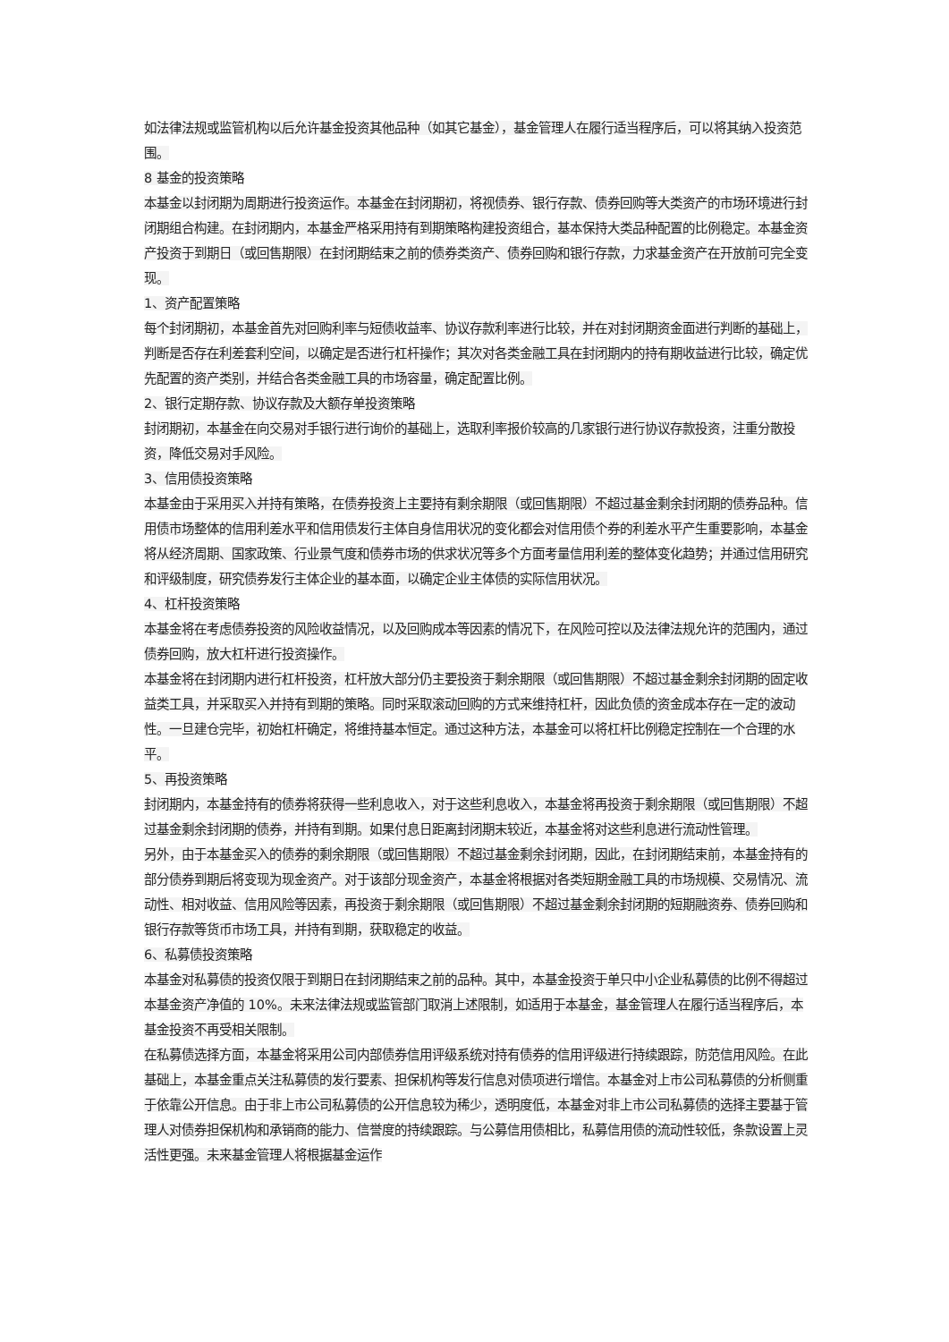如法律法规或监管机构以后允许基金投资其他品种（如其它基金），基金管理人在履行适当程序后，可以将其纳入投资范围。
8 基金的投资策略
本基金以封闭期为周期进行投资运作。本基金在封闭期初，将视债券、银行存款、债券回购等大类资产的市场环境进行封闭期组合构建。在封闭期内，本基金严格采用持有到期策略构建投资组合，基本保持大类品种配置的比例稳定。本基金资产投资于到期日（或回售期限）在封闭期结束之前的债券类资产、债券回购和银行存款，力求基金资产在开放前可完全变现。
1、资产配置策略
每个封闭期初，本基金首先对回购利率与短债收益率、协议存款利率进行比较，并在对封闭期资金面进行判断的基础上，判断是否存在利差套利空间，以确定是否进行杠杆操作；其次对各类金融工具在封闭期内的持有期收益进行比较，确定优先配置的资产类别，并结合各类金融工具的市场容量，确定配置比例。
2、银行定期存款、协议存款及大额存单投资策略
封闭期初，本基金在向交易对手银行进行询价的基础上，选取利率报价较高的几家银行进行协议存款投资，注重分散投资，降低交易对手风险。
3、信用债投资策略
本基金由于采用买入并持有策略，在债券投资上主要持有剩余期限（或回售期限）不超过基金剩余封闭期的债券品种。信用债市场整体的信用利差水平和信用债发行主体自身信用状况的变化都会对信用债个券的利差水平产生重要影响，本基金将从经济周期、国家政策、行业景气度和债券市场的供求状况等多个方面考量信用利差的整体变化趋势；并通过信用研究和评级制度，研究债券发行主体企业的基本面，以确定企业主体债的实际信用状况。
4、杠杆投资策略
本基金将在考虑债券投资的风险收益情况，以及回购成本等因素的情况下，在风险可控以及法律法规允许的范围内，通过债券回购，放大杠杆进行投资操作。
本基金将在封闭期内进行杠杆投资，杠杆放大部分仍主要投资于剩余期限（或回售期限）不超过基金剩余封闭期的固定收益类工具，并采取买入并持有到期的策略。同时采取滚动回购的方式来维持杠杆，因此负债的资金成本存在一定的波动性。一旦建仓完毕，初始杠杆确定，将维持基本恒定。通过这种方法，本基金可以将杠杆比例稳定控制在一个合理的水平。
5、再投资策略
封闭期内，本基金持有的债券将获得一些利息收入，对于这些利息收入，本基金将再投资于剩余期限（或回售期限）不超过基金剩余封闭期的债券，并持有到期。如果付息日距离封闭期末较近，本基金将对这些利息进行流动性管理。
另外，由于本基金买入的债券的剩余期限（或回售期限）不超过基金剩余封闭期，因此，在封闭期结束前，本基金持有的部分债券到期后将变现为现金资产。对于该部分现金资产，本基金将根据对各类短期金融工具的市场规模、交易情况、流动性、相对收益、信用风险等因素，再投资于剩余期限（或回售期限）不超过基金剩余封闭期的短期融资券、债券回购和银行存款等货币市场工具，并持有到期，获取稳定的收益。
6、私募债投资策略
本基金对私募债的投资仅限于到期日在封闭期结束之前的品种。其中，本基金投资于单只中小企业私募债的比例不得超过本基金资产净值的 10%。未来法律法规或监管部门取消上述限制，如适用于本基金，基金管理人在履行适当程序后，本基金投资不再受相关限制。
在私募债选择方面，本基金将采用公司内部债券信用评级系统对持有债券的信用评级进行持续跟踪，防范信用风险。在此基础上，本基金重点关注私募债的发行要素、担保机构等发行信息对债项进行增信。本基金对上市公司私募债的分析侧重于依靠公开信息。由于非上市公司私募债的公开信息较为稀少，透明度低，本基金对非上市公司私募债的选择主要基于管理人对债券担保机构和承销商的能力、信誉度的持续跟踪。与公募信用债相比，私募信用债的流动性较低，条款设置上灵活性更强。未来基金管理人将根据基金运作